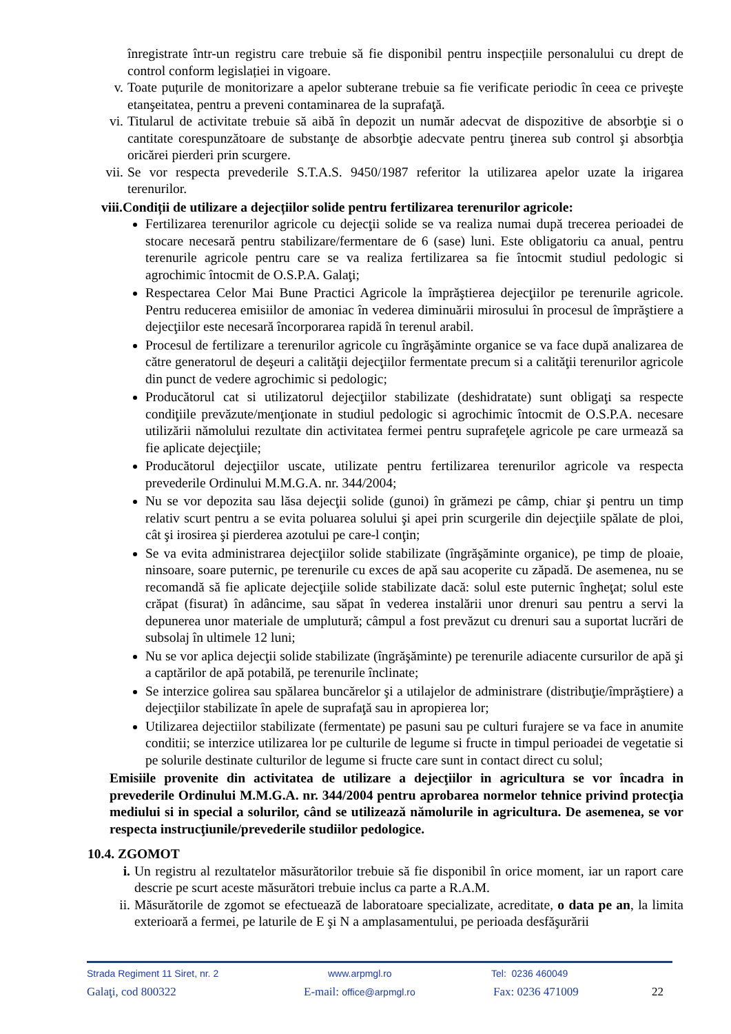înregistrate într-un registru care trebuie să fie disponibil pentru inspecțiile personalului cu drept de control conform legislației in vigoare.
v. Toate puțurile de monitorizare a apelor subterane trebuie sa fie verificate periodic în ceea ce priveşte etanşeitatea, pentru a preveni contaminarea de la suprafaţă.
vi.
Titularul de activitate trebuie să aibă în depozit un număr adecvat de dispozitive de absorbţie si o cantitate corespunzătoare de substanţe de absorbţie adecvate pentru ţinerea sub control şi absorbţia oricărei pierderi prin scurgere.
vii.
Se vor respecta prevederile S.T.A.S. 9450/1987 referitor la utilizarea apelor uzate la irigarea terenurilor.
viii.Condiții de utilizare a dejecțiilor solide pentru fertilizarea terenurilor agricole:
Fertilizarea terenurilor agricole cu dejecţii solide se va realiza numai după trecerea perioadei de stocare necesară pentru stabilizare/fermentare de 6 (sase) luni. Este obligatoriu ca anual, pentru terenurile agricole pentru care se va realiza fertilizarea sa fie întocmit studiul pedologic si agrochimic întocmit de O.S.P.A. Galaţi;
Respectarea Celor Mai Bune Practici Agricole la împrăştierea dejecţiilor pe terenurile agricole. Pentru reducerea emisiilor de amoniac în vederea diminuării mirosului în procesul de împrăştiere a dejecţiilor este necesară încorporarea rapidă în terenul arabil.
Procesul de fertilizare a terenurilor agricole cu îngrăşăminte organice se va face după analizarea de către generatorul de deşeuri a calităţii dejecţiilor fermentate precum si a calităţii terenurilor agricole din punct de vedere agrochimic si pedologic;
Producătorul cat si utilizatorul dejecţiilor stabilizate (deshidratate) sunt obligaţi sa respecte condiţiile prevăzute/menţionate in studiul pedologic si agrochimic întocmit de O.S.P.A. necesare utilizării nămolului rezultate din activitatea fermei pentru suprafeţele agricole pe care urmează sa fie aplicate dejecţiile;
Producătorul dejecţiilor uscate, utilizate pentru fertilizarea terenurilor agricole va respecta prevederile Ordinului M.M.G.A. nr. 344/2004;
Nu se vor depozita sau lăsa dejecţii solide (gunoi) în grămezi pe câmp, chiar şi pentru un timp relativ scurt pentru a se evita poluarea solului şi apei prin scurgerile din dejecţiile spălate de ploi, cât şi irosirea şi pierderea azotului pe care-l conţin;
Se va evita administrarea dejecţiilor solide stabilizate (îngrăşăminte organice), pe timp de ploaie, ninsoare, soare puternic, pe terenurile cu exces de apă sau acoperite cu zăpadă. De asemenea, nu se recomandă să fie aplicate dejecţiile solide stabilizate dacă: solul este puternic îngheţat; solul este crăpat (fisurat) în adâncime, sau săpat în vederea instalării unor drenuri sau pentru a servi la depunerea unor materiale de umplutură; câmpul a fost prevăzut cu drenuri sau a suportat lucrări de subsolaj în ultimele 12 luni;
Nu se vor aplica dejecţii solide stabilizate (îngrăşăminte) pe terenurile adiacente cursurilor de apă şi a captărilor de apă potabilă, pe terenurile înclinate;
Se interzice golirea sau spălarea buncărelor şi a utilajelor de administrare (distribuţie/împrăştiere) a dejecţiilor stabilizate în apele de suprafaţă sau in apropierea lor;
Utilizarea dejectiilor stabilizate (fermentate) pe pasuni sau pe culturi furajere se va face in anumite conditii; se interzice utilizarea lor pe culturile de legume si fructe in timpul perioadei de vegetatie si pe solurile destinate culturilor de legume si fructe care sunt in contact direct cu solul;
Emisiile provenite din activitatea de utilizare a dejecţiilor in agricultura se vor încadra in prevederile Ordinului M.M.G.A. nr. 344/2004 pentru aprobarea normelor tehnice privind protecţia mediului si in special a solurilor, când se utilizează nămolurile in agricultura. De asemenea, se vor respecta instrucţiunile/prevederile studiilor pedologice.
10.4. ZGOMOT
i. Un registru al rezultatelor măsurătorilor trebuie să fie disponibil în orice moment, iar un raport care descrie pe scurt aceste măsurători trebuie inclus ca parte a R.A.M.
ii. Măsurătorile de zgomot se efectuează de laboratoare specializate, acreditate, o data pe an, la limita exterioară a fermei, pe laturile de E şi N a amplasamentului, pe perioada desfăşurării
Strada Regiment 11 Siret, nr. 2 www.arpmgl.ro Tel: 0236 460049
Galaţi, cod 800322 E-mail: office@arpmgl.ro Fax: 0236 471009 22